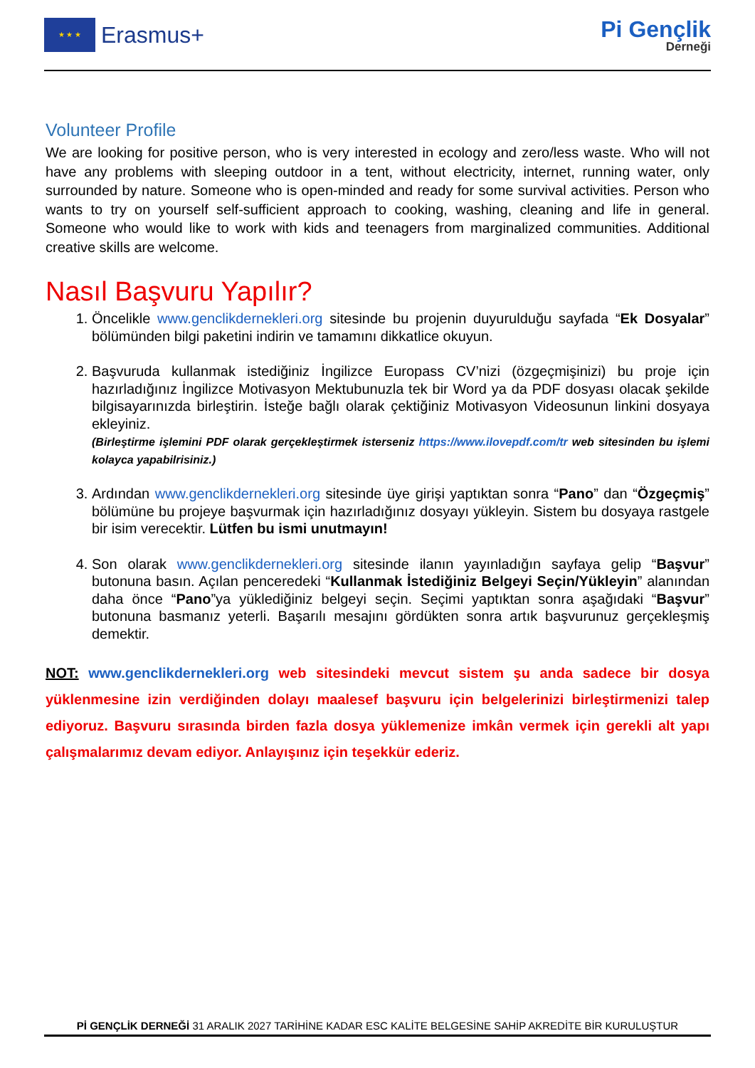★ ★ ★
Erasmus+
Pi Gençlik
Derneği
Volunteer Profile
We are looking for positive person, who is very interested in ecology and zero/less waste. Who will not have any problems with sleeping outdoor in a tent, without electricity, internet, running water, only surrounded by nature. Someone who is open-minded and ready for some survival activities. Person who wants to try on yourself self-sufficient approach to cooking, washing, cleaning and life in general. Someone who would like to work with kids and teenagers from marginalized communities. Additional creative skills are welcome.
Nasıl Başvuru Yapılır?
1. Öncelikle www.genclikdernekleri.org sitesinde bu projenin duyurulduğu sayfada “Ek Dosyalar” bölümünden bilgi paketini indirin ve tamamını dikkatlice okuyun.
2. Başvuruda kullanmak istediğiniz İngilizce Europass CV’nizi (özgeçmişinizi) bu proje için hazırladığınız İngilizce Motivasyon Mektubunuzla tek bir Word ya da PDF dosyası olacak şekilde bilgisayarınızda birleştirin. İsteğe bağlı olarak çektiğiniz Motivasyon Videosunun linkini dosyaya ekleyiniz.
(Birleştirme işlemini PDF olarak gerçekleştirmek isterseniz https://www.ilovepdf.com/tr web sitesinden bu işlemi kolayca yapabilrisiniz.)
3. Ardından www.genclikdernekleri.org sitesinde üye girişi yaptıktan sonra “Pano” dan “Özgeçmiş” bölümüne bu projeye başvurmak için hazırladığınız dosyayı yükleyin. Sistem bu dosyaya rastgele bir isim verecektir. Lütfen bu ismi unutmayın!
4. Son olarak www.genclikdernekleri.org sitesinde ilanın yayınladığın sayfaya gelip “Başvur” butonuna basın. Açılan penceredeki “Kullanmak İstediğiniz Belgeyi Seçin/Yükleyin” alanından daha önce “Pano”ya yüklediğiniz belgeyi seçin. Seçimi yaptıktan sonra aşağıdaki “Başvur” butonuna basmanız yeterli. Başarılı mesajını gördükten sonra artık başvurunuz gerçekleşmiş demektir.
NOT: www.genclikdernekleri.org web sitesindeki mevcut sistem şu anda sadece bir dosya yüklenmesine izin verdiğinden dolayı maalesef başvuru için belgelerinizi birleştirmenizi talep ediyoruz. Başvuru sırasında birden fazla dosya yüklemenize imkân vermek için gerekli alt yapı çalışmalarımız devam ediyor. Anlayışınız için teşekkür ederiz.
Pİ GENÇLİK DERNEĞİ 31 ARALIK 2027 TARİHİNE KADAR ESC KALİTE BELGESİNE SAHİP AKREDİTE BİR KURULUŞTUR